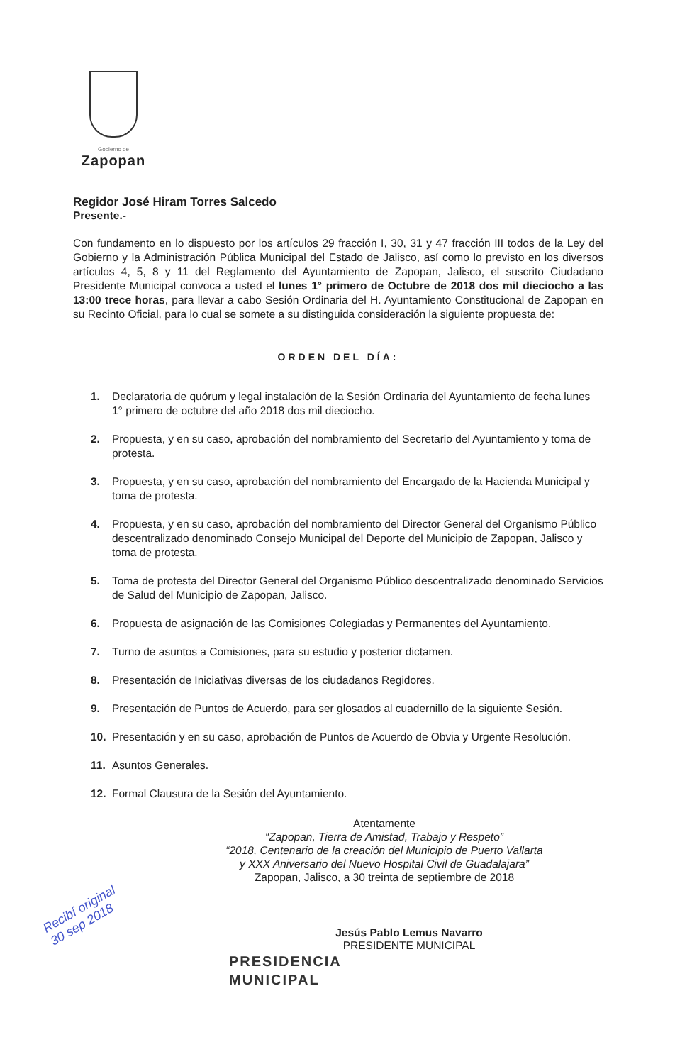Gobierno de
Zapopan
Regidor José Hiram Torres Salcedo
Presente.-
Con fundamento en lo dispuesto por los artículos 29 fracción I, 30, 31 y 47 fracción III todos de la Ley del Gobierno y la Administración Pública Municipal del Estado de Jalisco, así como lo previsto en los diversos artículos 4, 5, 8 y 11 del Reglamento del Ayuntamiento de Zapopan, Jalisco, el suscrito Ciudadano Presidente Municipal convoca a usted el lunes 1° primero de Octubre de 2018 dos mil dieciocho a las 13:00 trece horas, para llevar a cabo Sesión Ordinaria del H. Ayuntamiento Constitucional de Zapopan en su Recinto Oficial, para lo cual se somete a su distinguida consideración la siguiente propuesta de:
ORDEN DEL DÍA:
1. Declaratoria de quórum y legal instalación de la Sesión Ordinaria del Ayuntamiento de fecha lunes 1° primero de octubre del año 2018 dos mil dieciocho.
2. Propuesta, y en su caso, aprobación del nombramiento del Secretario del Ayuntamiento y toma de protesta.
3. Propuesta, y en su caso, aprobación del nombramiento del Encargado de la Hacienda Municipal y toma de protesta.
4. Propuesta, y en su caso, aprobación del nombramiento del Director General del Organismo Público descentralizado denominado Consejo Municipal del Deporte del Municipio de Zapopan, Jalisco y toma de protesta.
5. Toma de protesta del Director General del Organismo Público descentralizado denominado Servicios de Salud del Municipio de Zapopan, Jalisco.
6. Propuesta de asignación de las Comisiones Colegiadas y Permanentes del Ayuntamiento.
7. Turno de asuntos a Comisiones, para su estudio y posterior dictamen.
8. Presentación de Iniciativas diversas de los ciudadanos Regidores.
9. Presentación de Puntos de Acuerdo, para ser glosados al cuadernillo de la siguiente Sesión.
10. Presentación y en su caso, aprobación de Puntos de Acuerdo de Obvia y Urgente Resolución.
11. Asuntos Generales.
12. Formal Clausura de la Sesión del Ayuntamiento.
Atentamente
“Zapopan, Tierra de Amistad, Trabajo y Respeto”
“2018, Centenario de la creación del Municipio de Puerto Vallarta
y XXX Aniversario del Nuevo Hospital Civil de Guadalajara”
Zapopan, Jalisco, a 30 treinta de septiembre de 2018
Jesús Pablo Lemus Navarro
PRESIDENTE MUNICIPAL
PRESIDENCIA
MUNICIPAL
Recibí original
30 sep 2018